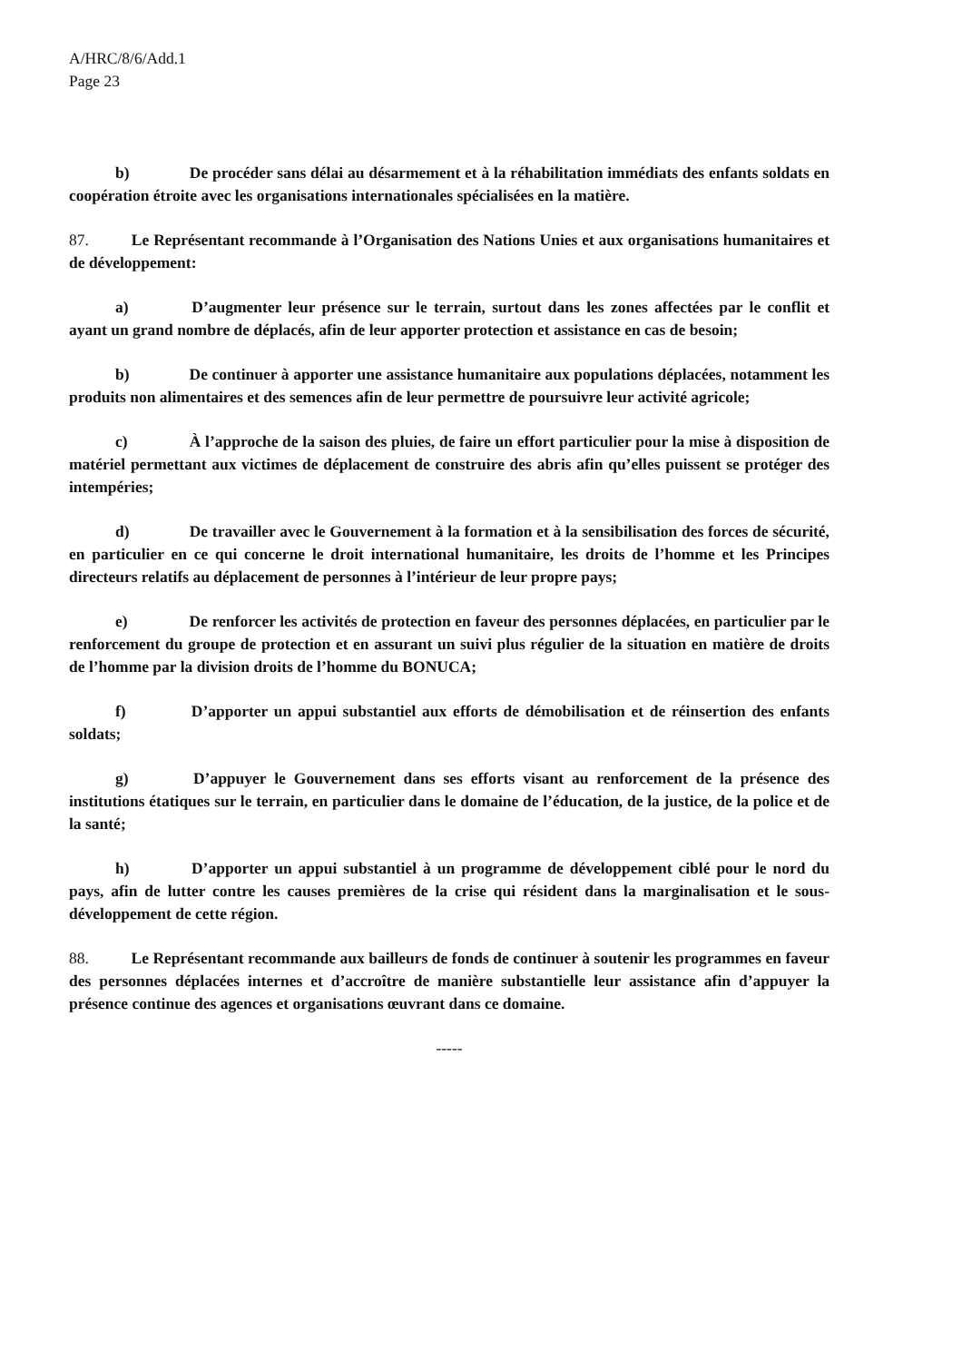A/HRC/8/6/Add.1
Page 23
b) De procéder sans délai au désarmement et à la réhabilitation immédiats des enfants soldats en coopération étroite avec les organisations internationales spécialisées en la matière.
87. Le Représentant recommande à l’Organisation des Nations Unies et aux organisations humanitaires et de développement:
a) D’augmenter leur présence sur le terrain, surtout dans les zones affectées par le conflit et ayant un grand nombre de déplacés, afin de leur apporter protection et assistance en cas de besoin;
b) De continuer à apporter une assistance humanitaire aux populations déplacées, notamment les produits non alimentaires et des semences afin de leur permettre de poursuivre leur activité agricole;
c) À l’approche de la saison des pluies, de faire un effort particulier pour la mise à disposition de matériel permettant aux victimes de déplacement de construire des abris afin qu’elles puissent se protéger des intempéries;
d) De travailler avec le Gouvernement à la formation et à la sensibilisation des forces de sécurité, en particulier en ce qui concerne le droit international humanitaire, les droits de l’homme et les Principes directeurs relatifs au déplacement de personnes à l’intérieur de leur propre pays;
e) De renforcer les activités de protection en faveur des personnes déplacées, en particulier par le renforcement du groupe de protection et en assurant un suivi plus régulier de la situation en matière de droits de l’homme par la division droits de l’homme du BONUCA;
f) D’apporter un appui substantiel aux efforts de démobilisation et de réinsertion des enfants soldats;
g) D’appuyer le Gouvernement dans ses efforts visant au renforcement de la présence des institutions étatiques sur le terrain, en particulier dans le domaine de l’éducation, de la justice, de la police et de la santé;
h) D’apporter un appui substantiel à un programme de développement ciblé pour le nord du pays, afin de lutter contre les causes premières de la crise qui résident dans la marginalisation et le sous-développement de cette région.
88. Le Représentant recommande aux bailleurs de fonds de continuer à soutenir les programmes en faveur des personnes déplacées internes et d’accroître de manière substantielle leur assistance afin d’appuyer la présence continue des agences et organisations œuvrant dans ce domaine.
-----